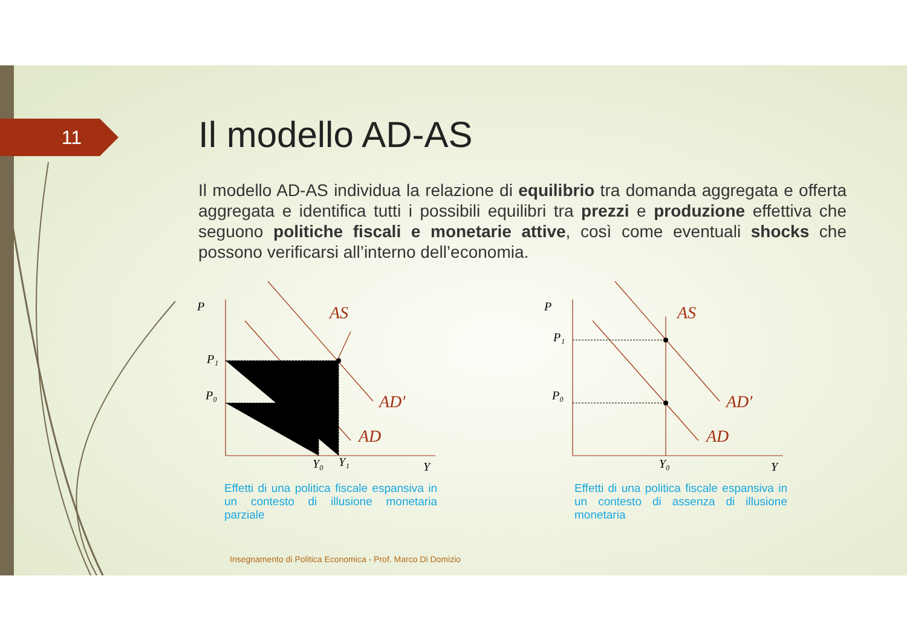11 Il modello AD-AS
Il modello AD-AS individua la relazione di equilibrio tra domanda aggregata e offerta aggregata e identifica tutti i possibili equilibri tra prezzi e produzione effettiva che seguono politiche fiscali e monetarie attive, così come eventuali shocks che possono verificarsi all’interno dell’economia.
P
P₁
P₀
Y₀
Y₁
Y
P
P₁
P₀
Y₀
Y
AS
AD′
AD
AS
AD′
AD
Effetti di una politica fiscale espansiva in un contesto di illusione monetaria parziale
Effetti di una politica fiscale espansiva in un contesto di assenza di illusione monetaria
Insegnamento di Politica Economica - Prof. Marco Di Domizio